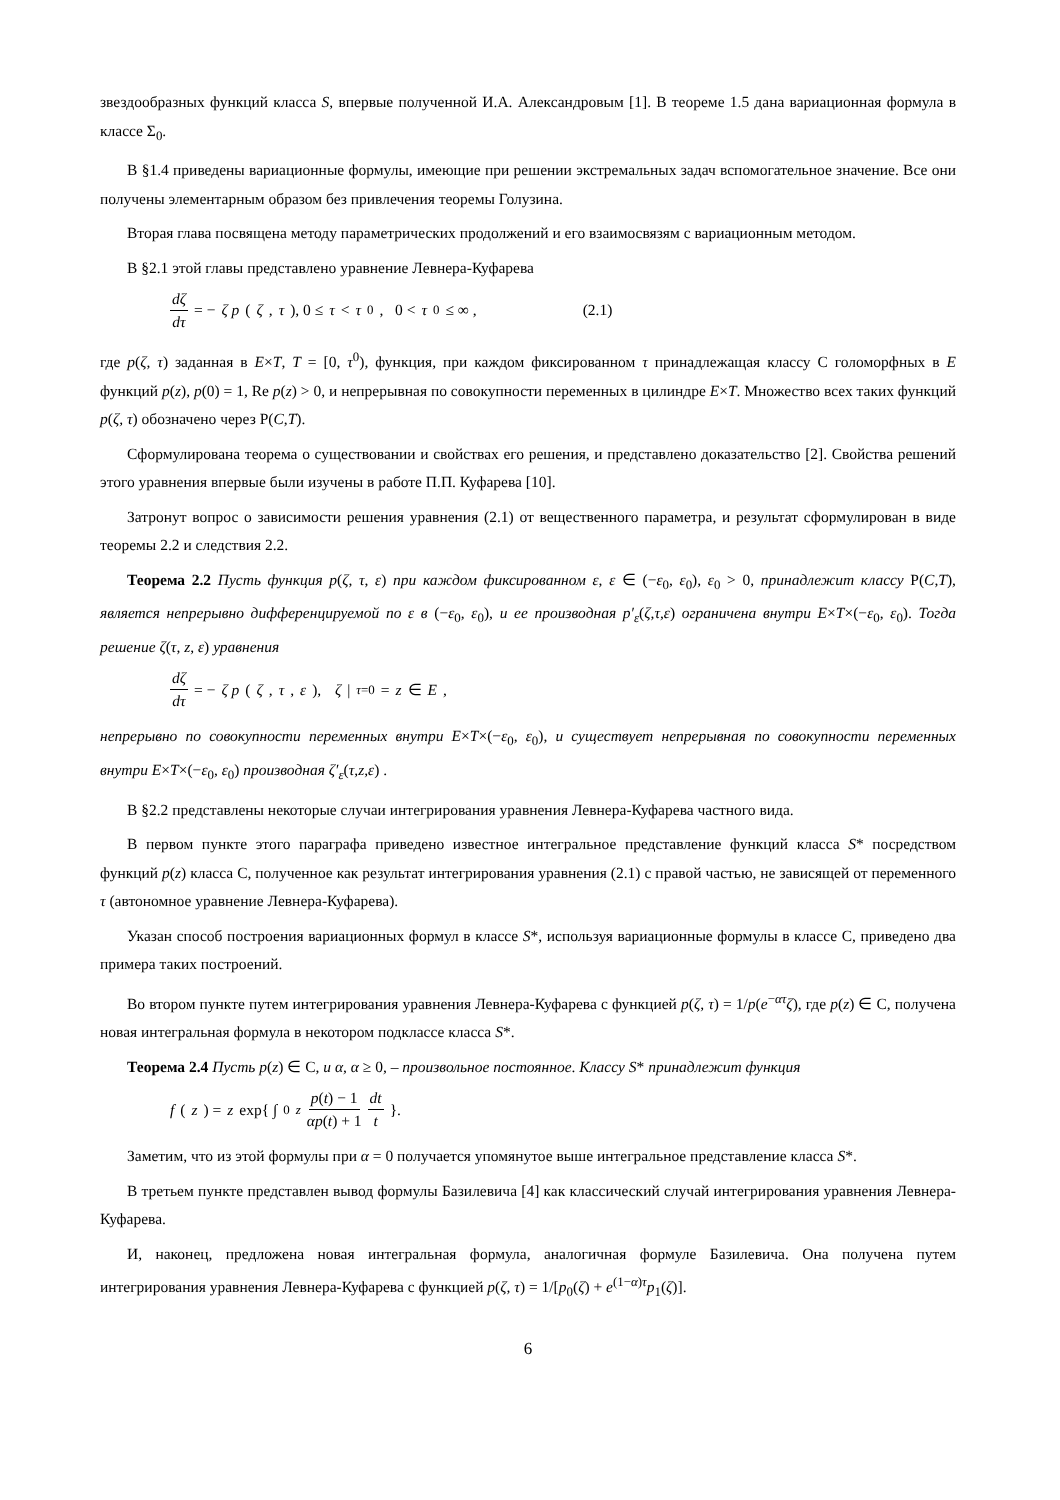звездообразных функций класса S, впервые полученной И.А. Александровым [1]. В теореме 1.5 дана вариационная формула в классе Σ<sub>0</sub>.
В §1.4 приведены вариационные формулы, имеющие при решении экстремальных задач вспомогательное значение. Все они получены элементарным образом без привлечения теоремы Голузина.
Вторая глава посвящена методу параметрических продолжений и его взаимосвязям с вариационным методом.
В §2.1 этой главы представлено уравнение Левнера-Куфарева
dζ dτ = − ζ p (ζ, τ), 0 ≤ τ < τ<sup>0</sup>, 0 < τ<sup>0</sup> ≤ ∞ , (2.1)
где p(ζ, τ) заданная в E×T, T = [0, τ<sup>0</sup>), функция, при каждом фиксированном τ принадлежащая классу C голоморфных в E функций p(z), p(0) = 1, Re p(z) > 0, и непрерывная по совокупности переменных в цилиндре E×T. Множество всех таких функций p(ζ, τ) обозначено через Р(C,T).
Сформулирована теорема о существовании и свойствах его решения, и представлено доказательство [2]. Свойства решений этого уравнения впервые были изучены в работе П.П. Куфарева [10].
Затронут вопрос о зависимости решения уравнения (2.1) от вещественного параметра, и результат сформулирован в виде теоремы 2.2 и следствия 2.2.
Теорема 2.2 Пусть функция p(ζ, τ, ε) при каждом фиксированном ε, ε ∈ (−ε<sub>0</sub>, ε<sub>0</sub>), ε<sub>0</sub> > 0, принадлежит классу Р(C,T), является непрерывно дифференцируемой по ε в (−ε<sub>0</sub>, ε<sub>0</sub>), и ее производная p′<sub>ε</sub>(ζ,τ,ε) ограничена внутри E×T×(−ε<sub>0</sub>, ε<sub>0</sub>). Тогда решение ζ(τ, z, ε) уравнения
dζ dτ = − ζ p (ζ, τ, ε), ζ |<sub>τ=0</sub> = z ∈ E ,
непрерывно по совокупности переменных внутри E×T×(−ε<sub>0</sub>, ε<sub>0</sub>), и существует непрерывная по совокупности переменных внутри E×T×(−ε<sub>0</sub>, ε<sub>0</sub>) производная ζ′<sub>ε</sub>(τ,z,ε) .
В §2.2 представлены некоторые случаи интегрирования уравнения Левнера-Куфарева частного вида.
В первом пункте этого параграфа приведено известное интегральное представление функций класса S* посредством функций p(z) класса C, полученное как результат интегрирования уравнения (2.1) с правой частью, не зависящей от переменного τ (автономное уравнение Левнера-Куфарева).
Указан способ построения вариационных формул в классе S*, используя вариационные формулы в классе C, приведено два примера таких построений.
Во втором пункте путем интегрирования уравнения Левнера-Куфарева с функцией p(ζ, τ) = 1/p(e<sup>−ατ</sup>ζ), где p(z) ∈ C, получена новая интегральная формула в некотором подклассе класса S*.
Теорема 2.4 Пусть p(z) ∈ C, и α, α ≥ 0, – произвольное постоянное. Классу S* принадлежит функция
f (z) = z exp{ ∫<sub>0</sub><sup>z</sup> p(t) − 1 αp(t) + 1 dt t }.
Заметим, что из этой формулы при α = 0 получается упомянутое выше интегральное представление класса S*.
В третьем пункте представлен вывод формулы Базилевича [4] как классический случай интегрирования уравнения Левнера-Куфарева.
И, наконец, предложена новая интегральная формула, аналогичная формуле Базилевича. Она получена путем интегрирования уравнения Левнера-Куфарева с функцией p(ζ, τ) = 1/[p<sub>0</sub>(ζ) + e<sup>(1−α)τ</sup>p<sub>1</sub>(ζ)].
6